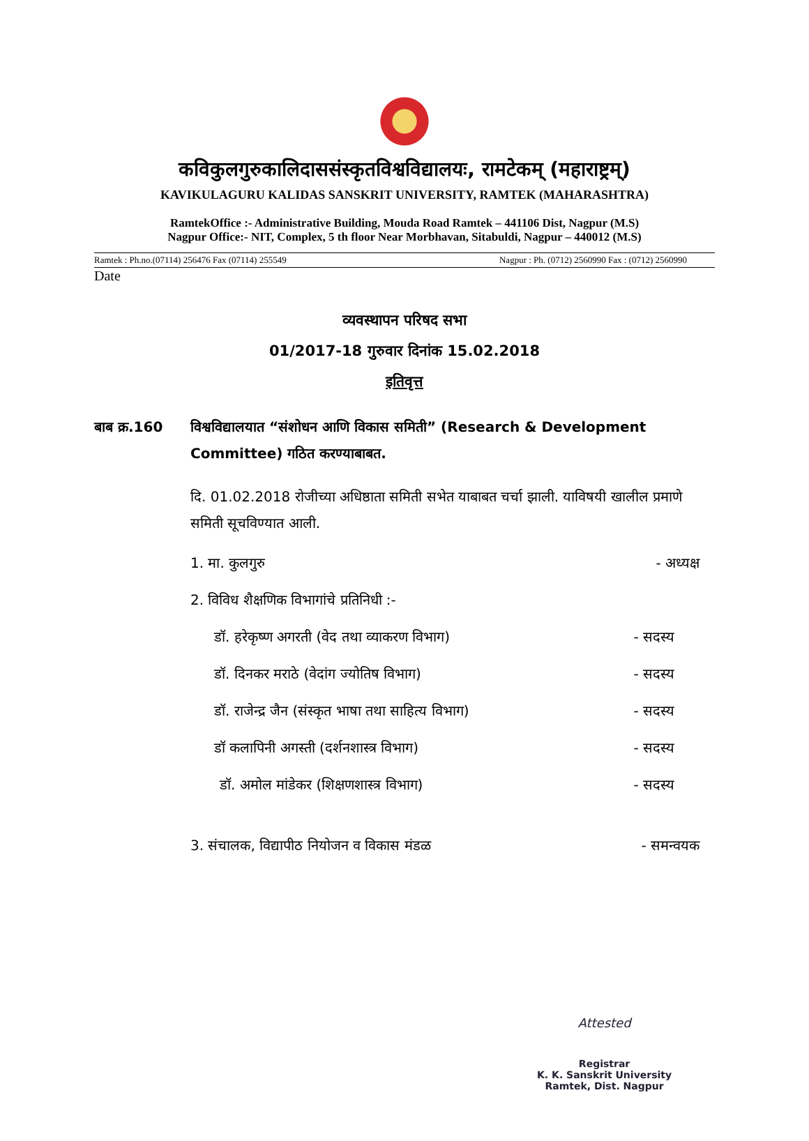कविकुलगुरुकालिदाससंस्कृतविश्वविद्यालयः, रामटेकम् (महाराष्ट्रम्)
KAVIKULAGURU KALIDAS SANSKRIT UNIVERSITY, RAMTEK (MAHARASHTRA)
RamtekOffice :- Administrative Building, Mouda Road Ramtek – 441106 Dist, Nagpur (M.S)
Nagpur Office:- NIT, Complex, 5 th floor Near Morbhavan, Sitabuldi, Nagpur – 440012 (M.S)
Ramtek : Ph.no.(07114) 256476 Fax (07114) 255549 Nagpur : Ph. (0712) 2560990 Fax : (0712) 2560990
Date
व्यवस्थापन परिषद सभा
01/2017-18 गुरुवार दिनांक 15.02.2018
इतिवृत्त
बाब क्र.160 विश्वविद्यालयात “संशोधन आणि विकास समिती” (Research & Development Committee) गठित करण्याबाबत.
दि. 01.02.2018 रोजीच्या अधिष्ठाता समिती सभेत याबाबत चर्चा झाली. याविषयी खालील प्रमाणे समिती सूचविण्यात आली.
1. मा. कुलगुरु - अध्यक्ष
2. विविध शैक्षणिक विभागांचे प्रतिनिधी :-
डॉ. हरेकृष्ण अगरती (वेद तथा व्याकरण विभाग) - सदस्य
डॉ. दिनकर मराठे (वेदांग ज्योतिष विभाग) - सदस्य
डॉ. राजेन्द्र जैन (संस्कृत भाषा तथा साहित्य विभाग) - सदस्य
डॉ कलापिनी अगस्ती (दर्शनशास्त्र विभाग) - सदस्य
डॉ. अमोल मांडेकर (शिक्षणशास्त्र विभाग) - सदस्य
3. संचालक, विद्यापीठ नियोजन व विकास मंडळ - समन्वयक
Attested
Registrar
K. K. Sanskrit University
Ramtek, Dist. Nagpur